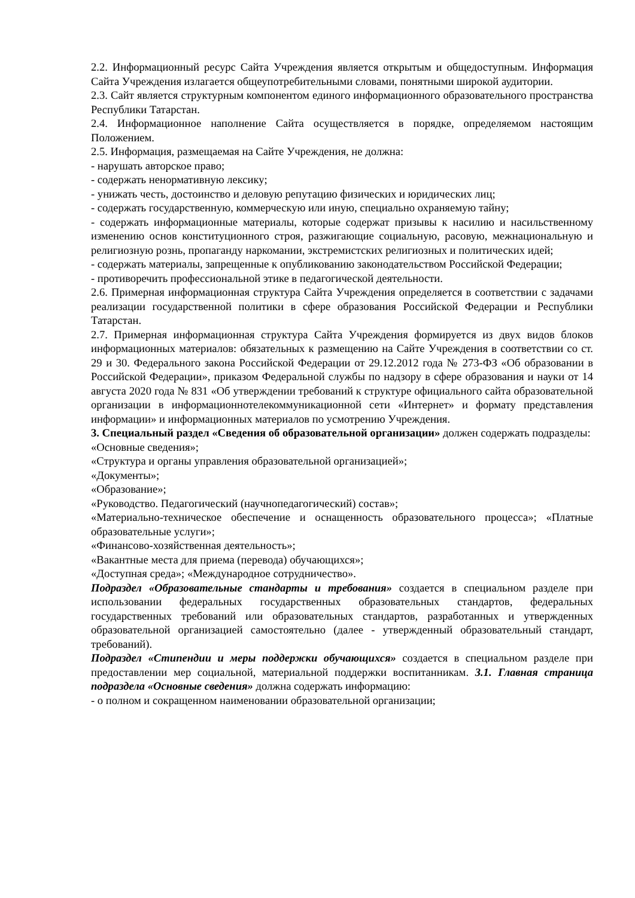2.2. Информационный ресурс Сайта Учреждения является открытым и общедоступным. Информация Сайта Учреждения излагается общеупотребительными словами, понятными широкой аудитории.
2.3. Сайт является структурным компонентом единого информационного образовательного пространства Республики Татарстан.
2.4. Информационное наполнение Сайта осуществляется в порядке, определяемом настоящим Положением.
2.5. Информация, размещаемая на Сайте Учреждения, не должна:
- нарушать авторское право;
- содержать ненормативную лексику;
- унижать честь, достоинство и деловую репутацию физических и юридических лиц;
- содержать государственную, коммерческую или иную, специально охраняемую тайну;
- содержать информационные материалы, которые содержат призывы к насилию и насильственному изменению основ конституционного строя, разжигающие социальную, расовую, межнациональную и религиозную рознь, пропаганду наркомании, экстремистских религиозных и политических идей;
- содержать материалы, запрещенные к опубликованию законодательством Российской Федерации;
- противоречить профессиональной этике в педагогической деятельности.
2.6. Примерная информационная структура Сайта Учреждения определяется в соответствии с задачами реализации государственной политики в сфере образования Российской Федерации и Республики Татарстан.
2.7. Примерная информационная структура Сайта Учреждения формируется из двух видов блоков информационных материалов: обязательных к размещению на Сайте Учреждения в соответствии со ст. 29 и 30. Федерального закона Российской Федерации от 29.12.2012 года № 273-ФЗ «Об образовании в Российской Федерации», приказом Федеральной службы по надзору в сфере образования и науки от 14 августа 2020 года № 831 «Об утверждении требований к структуре официального сайта образовательной организации в информационнотелекоммуникационной сети «Интернет» и формату представления информации» и информационных материалов по усмотрению Учреждения.
3. Специальный раздел «Сведения об образовательной организации» должен содержать подразделы:
«Основные сведения»;
«Структура и органы управления образовательной организацией»;
«Документы»;
«Образование»;
«Руководство. Педагогический (научнопедагогический) состав»;
«Материально-техническое обеспечение и оснащенность образовательного процесса»; «Платные образовательные услуги»;
«Финансово-хозяйственная деятельность»;
«Вакантные места для приема (перевода) обучающихся»;
«Доступная среда»; «Международное сотрудничество».
Подраздел «Образовательные стандарты и требования» создается в специальном разделе при использовании федеральных государственных образовательных стандартов, федеральных государственных требований или образовательных стандартов, разработанных и утвержденных образовательной организацией самостоятельно (далее - утвержденный образовательный стандарт, требований).
Подраздел «Стипендии и меры поддержки обучающихся» создается в специальном разделе при предоставлении мер социальной, материальной поддержки воспитанникам. 3.1. Главная страница подраздела «Основные сведения» должна содержать информацию:
- о полном и сокращенном наименовании образовательной организации;